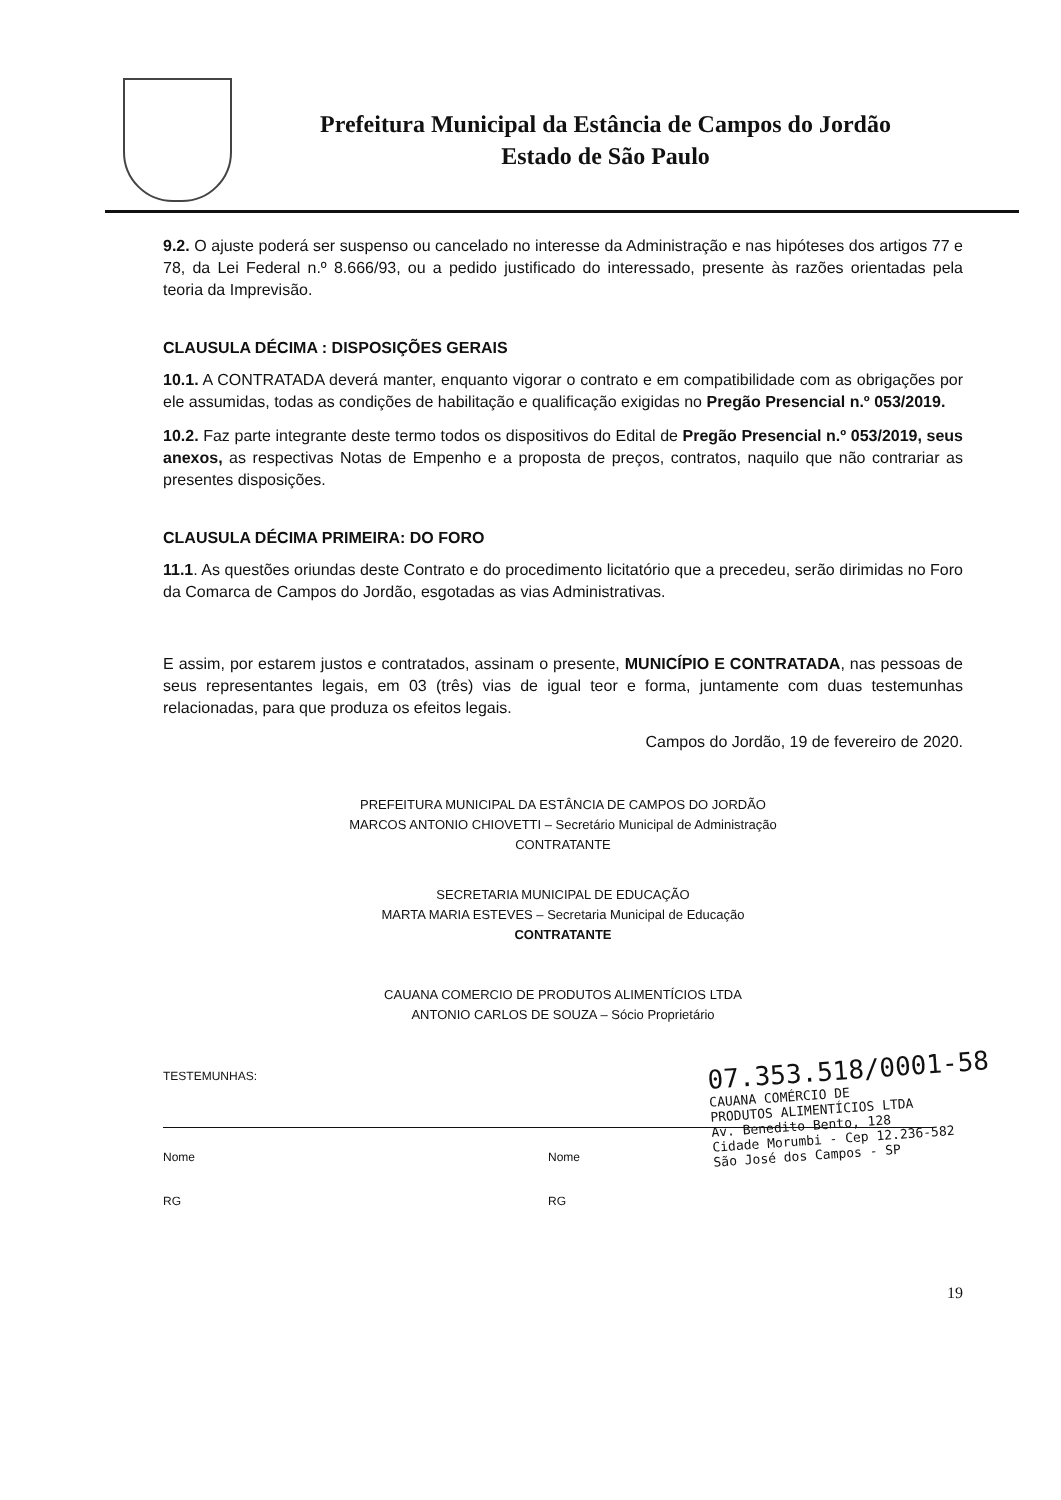Prefeitura Municipal da Estância de Campos do Jordão
Estado de São Paulo
9.2. O ajuste poderá ser suspenso ou cancelado no interesse da Administração e nas hipóteses dos artigos 77 e 78, da Lei Federal n.º 8.666/93, ou a pedido justificado do interessado, presente às razões orientadas pela teoria da Imprevisão.
CLAUSULA DÉCIMA : DISPOSIÇÕES GERAIS
10.1. A CONTRATADA deverá manter, enquanto vigorar o contrato e em compatibilidade com as obrigações por ele assumidas, todas as condições de habilitação e qualificação exigidas no Pregão Presencial n.º 053/2019.
10.2. Faz parte integrante deste termo todos os dispositivos do Edital de Pregão Presencial n.º 053/2019, seus anexos, as respectivas Notas de Empenho e a proposta de preços, contratos, naquilo que não contrariar as presentes disposições.
CLAUSULA DÉCIMA PRIMEIRA: DO FORO
11.1. As questões oriundas deste Contrato e do procedimento licitatório que a precedeu, serão dirimidas no Foro da Comarca de Campos do Jordão, esgotadas as vias Administrativas.
E assim, por estarem justos e contratados, assinam o presente, MUNICÍPIO E CONTRATADA, nas pessoas de seus representantes legais, em 03 (três) vias de igual teor e forma, juntamente com duas testemunhas relacionadas, para que produza os efeitos legais.
Campos do Jordão, 19 de fevereiro de 2020.
PREFEITURA MUNICIPAL DA ESTÂNCIA DE CAMPOS DO JORDÃO
MARCOS ANTONIO CHIOVETTI – Secretário Municipal de Administração
CONTRATANTE
SECRETARIA MUNICIPAL DE EDUCAÇÃO
MARTA MARIA ESTEVES – Secretaria Municipal de Educação
CONTRATANTE
CAUANA COMERCIO DE PRODUTOS ALIMENTÍCIOS LTDA
ANTONIO CARLOS DE SOUZA – Sócio Proprietário
TESTEMUNHAS:
Nome
RG
Nome
RG
19
07.353.518/0001-58
CAUANA COMÉRCIO DE
PRODUTOS ALIMENTÍCIOS LTDA
Av. Benedito Bento, 128
Cidade Morumbi - Cep 12.236-582
São José dos Campos - SP